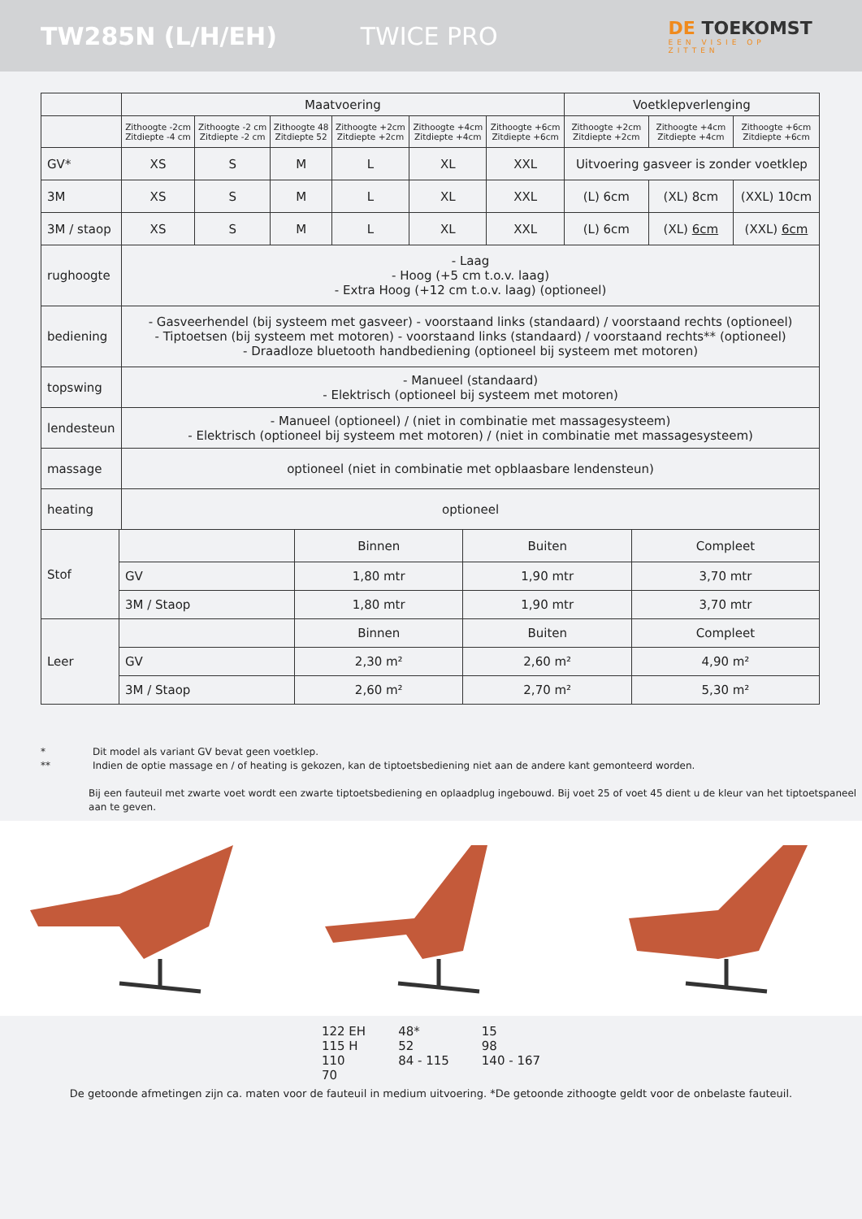TW285N (L/H/EH) TWICE PRO
DE TOEKOMST
EEN VISIE OP ZITTEN
| | Maatvoering | | | | | | Voetklepverlenging | | |
| | Zithoogte -2cm Zitdiepte -4 cm | Zithoogte -2 cm Zitdiepte -2 cm | Zithoogte 48 Zitdiepte 52 | Zithoogte +2cm Zitdiepte +2cm | Zithoogte +4cm Zitdiepte +4cm | Zithoogte +6cm Zitdiepte +6cm | Zithoogte +2cm Zitdiepte +2cm | Zithoogte +4cm Zitdiepte +4cm | Zithoogte +6cm Zitdiepte +6cm |
| GV* | XS | S | M | L | XL | XXL | Uitvoering gasveer is zonder voetklep | | |
| 3M | XS | S | M | L | XL | XXL | (L) 6cm | (XL) 8cm | (XXL) 10cm |
| 3M / staop | XS | S | M | L | XL | XXL | (L) 6cm | (XL) 6cm | (XXL) 6cm |
| rughoogte | - Laag - Hoog (+5 cm t.o.v. laag) - Extra Hoog (+12 cm t.o.v. laag) (optioneel) | | | | | | | | |
| bediening | - Gasveerhendel (bij systeem met gasveer) - voorstaand links (standaard) / voorstaand rechts (optioneel) - Tiptoetsen (bij systeem met motoren) - voorstaand links (standaard) / voorstaand rechts** (optioneel) - Draadloze bluetooth handbediening (optioneel bij systeem met motoren) | | | | | | | | |
| topswing | - Manueel (standaard) - Elektrisch (optioneel bij systeem met motoren) | | | | | | | | |
| lendesteun | - Manueel (optioneel) / (niet in combinatie met massagesysteem) - Elektrisch (optioneel bij systeem met motoren) / (niet in combinatie met massagesysteem) | | | | | | | | |
| massage | optioneel (niet in combinatie met opblaasbare lendensteun) | | | | | | | | |
| heating | optioneel | | | | | | | | |
| Stof | | Binnen | Buiten | Compleet |
| | GV | 1,80 mtr | 1,90 mtr | 3,70 mtr |
| | 3M / Staop | 1,80 mtr | 1,90 mtr | 3,70 mtr |
| Leer | | Binnen | Buiten | Compleet |
| | GV | 2,30 m² | 2,60 m² | 4,90 m² |
| | 3M / Staop | 2,60 m² | 2,70 m² | 5,30 m² |
* Dit model als variant GV bevat geen voetklep.
** Indien de optie massage en / of heating is gekozen, kan de tiptoetsbediening niet aan de andere kant gemonteerd worden.
Bij een fauteuil met zwarte voet wordt een zwarte tiptoetsbediening en oplaadplug ingebouwd. Bij voet 25 of voet 45 dient u de kleur van het tiptoetspaneel aan te geven.
122 EH
115 H
110
70
48*
52
84 - 115
15
98
140 - 167
De getoonde afmetingen zijn ca. maten voor de fauteuil in medium uitvoering. *De getoonde zithoogte geldt voor de onbelaste fauteuil.